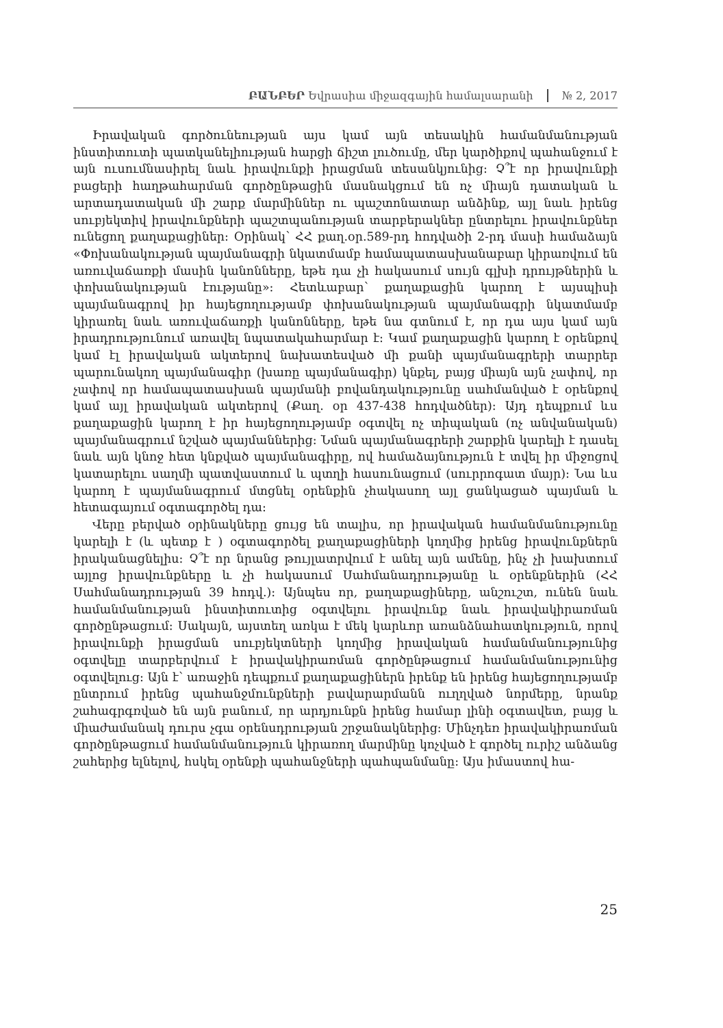ԲԱՆԲԵՐ Եվրասիա միջազգային համալսարանի № 2, 2017
Իրավական գործունեության այս կամ այն տեսակին համանմանության ինստիտուտի պատկանելիության հարցի ճիշտ լուծումը, մեր կարծիքով պահանջում է այն ուսումնասիրել նաև իրավունքի իրացման տեսանկյունից: Չ՞է որ իրավունքի բացերի հաղթահարման գործընթացին մասնակցում են ոչ միայն դատական և արտադատական մի շարք մարմիններ ու պաշտոնատար անձինք, այլ նաև իրենց սուբյեկտիվ իրավունքների պաշտպանության տարբերակներ ընտրելու իրավունքներ ունեցող քաղաքացիներ: Օրինակ՝ ՀՀ քաղ.օր.589-րդ հոդվածի 2-րդ մասի համաձայն «Փոխանակության պայմանագրի նկատմամբ համապատասխանաբար կիրառվում են առուվաճառքի մասին կանոնները, եթե դա չի հակասում սույն գլխի դրույթներին և փոխանակության էությանը»: Հետևաբար՝ քաղաքացին կարող է այսպիսի պայմանագրով իր հայեցողությամբ փոխանակության պայմանագրի նկատմամբ կիրառել նաև առուվաճառքի կանոնները, եթե նա գտնում է, որ դա այս կամ այն իրադրությունում առավել նպատակահարմար է: Կամ քաղաքացին կարող է օրենքով կամ էլ իրավական ակտերով նախատեսված մի քանի պայմանագրերի տարրեր պարունակող պայմանագիր (խառը պայմանագիր) կնքել, բայց միայն այն չափով, որ չափով որ համապատասխան պայմանի բովանդակությունը սահմանված է օրենքով կամ այլ իրավական ակտերով (Քաղ. օր 437-438 հոդվածներ): Այդ դեպքում ևս քաղաքացին կարող է իր հայեցողությամբ օգտվել ոչ տիպական (ոչ անվանական) պայմանագրում նշված պայմաններից: Նման պայմանագրերի շարքին կարելի է դասել նաև այն կնոջ հետ կնքված պայմանագիրը, ով համաձայնություն է տվել իր միջոցով կատարելու սաղմի պատվաստում և պտղի հասունացում (սուրրոգատ մայր): Նա ևս կարող է պայմանագրում մտցնել օրենքին չհակասող այլ ցանկացած պայման և հետագայում օգտագործել դա:
Վերը բերված օրինակները ցույց են տալիս, որ իրավական համանմանությունը կարելի է (և պետք է ) օգտագործել քաղաքացիների կողմից իրենց իրավունքներն իրականացնելիս: Չ՞է որ նրանց թույլատրվում է անել այն ամենը, ինչ չի խախտում այլոց իրավունքները և չի հակասում Սահմանադրությանը և օրենքներին (ՀՀ Սահմանադրության 39 հոդվ.): Այնպես որ, քաղաքացիները, անշուշտ, ունեն նաև համանմանության ինստիտուտից օգտվելու իրավունք նաև իրավակիրառման գործընթացում: Սակայն, այստեղ առկա է մեկ կարևոր առանձնահատկություն, որով իրավունքի իրացման սուբյեկտների կողմից իրավական համանմանությունից օգտվելը տարբերվում է իրավակիրառման գործընթացում համանմանությունից օգտվելուց: Այն է՝ առաջին դեպքում քաղաքացիներն իրենք են իրենց հայեցողությամբ ընտրում իրենց պահանջմունքների բավարարմանն ուղղված նորմերը, նրանք շահագրգռված են այն բանում, որ արդյունքն իրենց համար լինի օգտավետ, բայց և միաժամանակ դուրս չգա օրենսդրության շրջանակներից: Մինչդեռ իրավակիրառման գործընթացում համանմանություն կիրառող մարմինը կոչված է գործել ուրիշ անձանց շահերից ելնելով, հսկել օրենքի պահանջների պահպանմանը: Այս իմաստով հա-
25